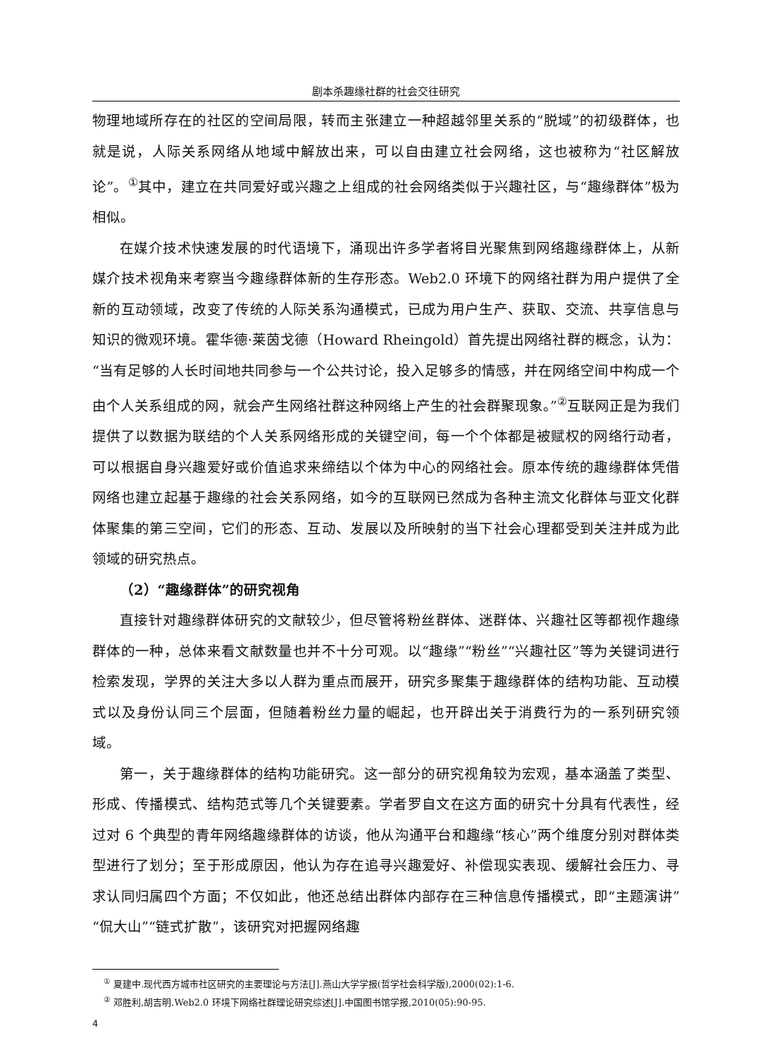剧本杀趣缘社群的社会交往研究
物理地域所存在的社区的空间局限，转而主张建立一种超越邻里关系的“脱域”的初级群体，也就是说，人际关系网络从地域中解放出来，可以自由建立社会网络，这也被称为“社区解放论”。<sup>①</sup>其中，建立在共同爱好或兴趣之上组成的社会网络类似于兴趣社区，与“趣缘群体”极为相似。
在媒介技术快速发展的时代语境下，涌现出许多学者将目光聚焦到网络趣缘群体上，从新媒介技术视角来考察当今趣缘群体新的生存形态。Web2.0 环境下的网络社群为用户提供了全新的互动领域，改变了传统的人际关系沟通模式，已成为用户生产、获取、交流、共享信息与知识的微观环境。霍华德·莱茵戈德（Howard Rheingold）首先提出网络社群的概念，认为：“当有足够的人长时间地共同参与一个公共讨论，投入足够多的情感，并在网络空间中构成一个由个人关系组成的网，就会产生网络社群这种网络上产生的社会群聚现象。”<sup>②</sup>互联网正是为我们提供了以数据为联结的个人关系网络形成的关键空间，每一个个体都是被赋权的网络行动者，可以根据自身兴趣爱好或价值追求来缔结以个体为中心的网络社会。原本传统的趣缘群体凭借网络也建立起基于趣缘的社会关系网络，如今的互联网已然成为各种主流文化群体与亚文化群体聚集的第三空间，它们的形态、互动、发展以及所映射的当下社会心理都受到关注并成为此领域的研究热点。
（2）“趣缘群体”的研究视角
直接针对趣缘群体研究的文献较少，但尽管将粉丝群体、迷群体、兴趣社区等都视作趣缘群体的一种，总体来看文献数量也并不十分可观。以“趣缘”“粉丝”“兴趣社区”等为关键词进行检索发现，学界的关注大多以人群为重点而展开，研究多聚集于趣缘群体的结构功能、互动模式以及身份认同三个层面，但随着粉丝力量的崛起，也开辟出关于消费行为的一系列研究领域。
第一，关于趣缘群体的结构功能研究。这一部分的研究视角较为宏观，基本涵盖了类型、形成、传播模式、结构范式等几个关键要素。学者罗自文在这方面的研究十分具有代表性，经过对 6 个典型的青年网络趣缘群体的访谈，他从沟通平台和趣缘“核心”两个维度分别对群体类型进行了划分；至于形成原因，他认为存在追寻兴趣爱好、补偿现实表现、缓解社会压力、寻求认同归属四个方面；不仅如此，他还总结出群体内部存在三种信息传播模式，即“主题演讲”“侃大山”“链式扩散”，该研究对把握网络趣
<sup>①</sup> 夏建中.现代西方城市社区研究的主要理论与方法[J].燕山大学学报(哲学社会科学版),2000(02):1-6.
<sup>②</sup> 邓胜利,胡吉明.Web2.0 环境下网络社群理论研究综述[J].中国图书馆学报,2010(05):90-95.
4